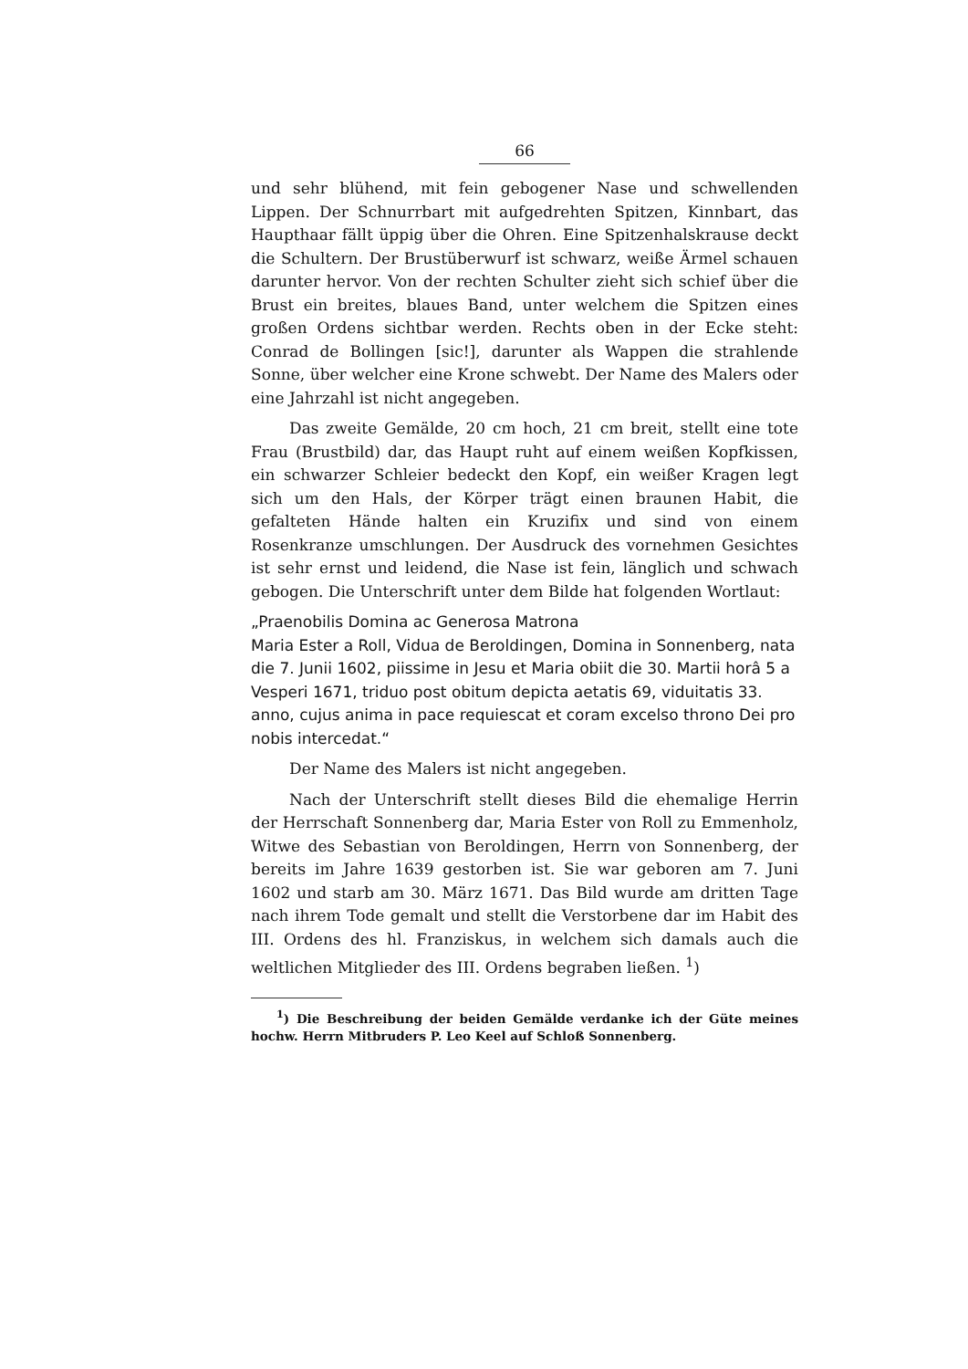66
und sehr blühend, mit fein gebogener Nase und schwellenden Lippen. Der Schnurrbart mit aufgedrehten Spitzen, Kinnbart, das Haupthaar fällt üppig über die Ohren. Eine Spitzenhalskrause deckt die Schultern. Der Brustüberwurf ist schwarz, weiße Ärmel schauen darunter hervor. Von der rechten Schulter zieht sich schief über die Brust ein breites, blaues Band, unter welchem die Spitzen eines großen Ordens sichtbar werden. Rechts oben in der Ecke steht: Conrad de Bollingen [sic!], darunter als Wappen die strahlende Sonne, über welcher eine Krone schwebt. Der Name des Malers oder eine Jahrzahl ist nicht angegeben.
Das zweite Gemälde, 20 cm hoch, 21 cm breit, stellt eine tote Frau (Brustbild) dar, das Haupt ruht auf einem weißen Kopfkissen, ein schwarzer Schleier bedeckt den Kopf, ein weißer Kragen legt sich um den Hals, der Körper trägt einen braunen Habit, die gefalteten Hände halten ein Kruzifix und sind von einem Rosenkranze umschlungen. Der Ausdruck des vornehmen Gesichtes ist sehr ernst und leidend, die Nase ist fein, länglich und schwach gebogen. Die Unterschrift unter dem Bilde hat folgenden Wortlaut:
„Praenobilis Domina ac Generosa Matrona
Maria Ester a Roll, Vidua de Beroldingen, Domina in Sonnenberg, nata die 7. Junii 1602, piissime in Jesu et Maria obiit die 30. Martii horâ 5 a Vesperi 1671, triduo post obitum depicta aetatis 69, viduitatis 33. anno, cujus anima in pace requiescat et coram excelso throno Dei pro nobis intercedat.“
Der Name des Malers ist nicht angegeben.
Nach der Unterschrift stellt dieses Bild die ehemalige Herrin der Herrschaft Sonnenberg dar, Maria Ester von Roll zu Emmenholz, Witwe des Sebastian von Beroldingen, Herrn von Sonnenberg, der bereits im Jahre 1639 gestorben ist. Sie war geboren am 7. Juni 1602 und starb am 30. März 1671. Das Bild wurde am dritten Tage nach ihrem Tode gemalt und stellt die Verstorbene dar im Habit des III. Ordens des hl. Franziskus, in welchem sich damals auch die weltlichen Mitglieder des III. Ordens begraben ließen. <sup>1</sup>)
<sup>1</sup>) Die Beschreibung der beiden Gemälde verdanke ich der Güte meines hochw. Herrn Mitbruders P. Leo Keel auf Schloß Sonnenberg.